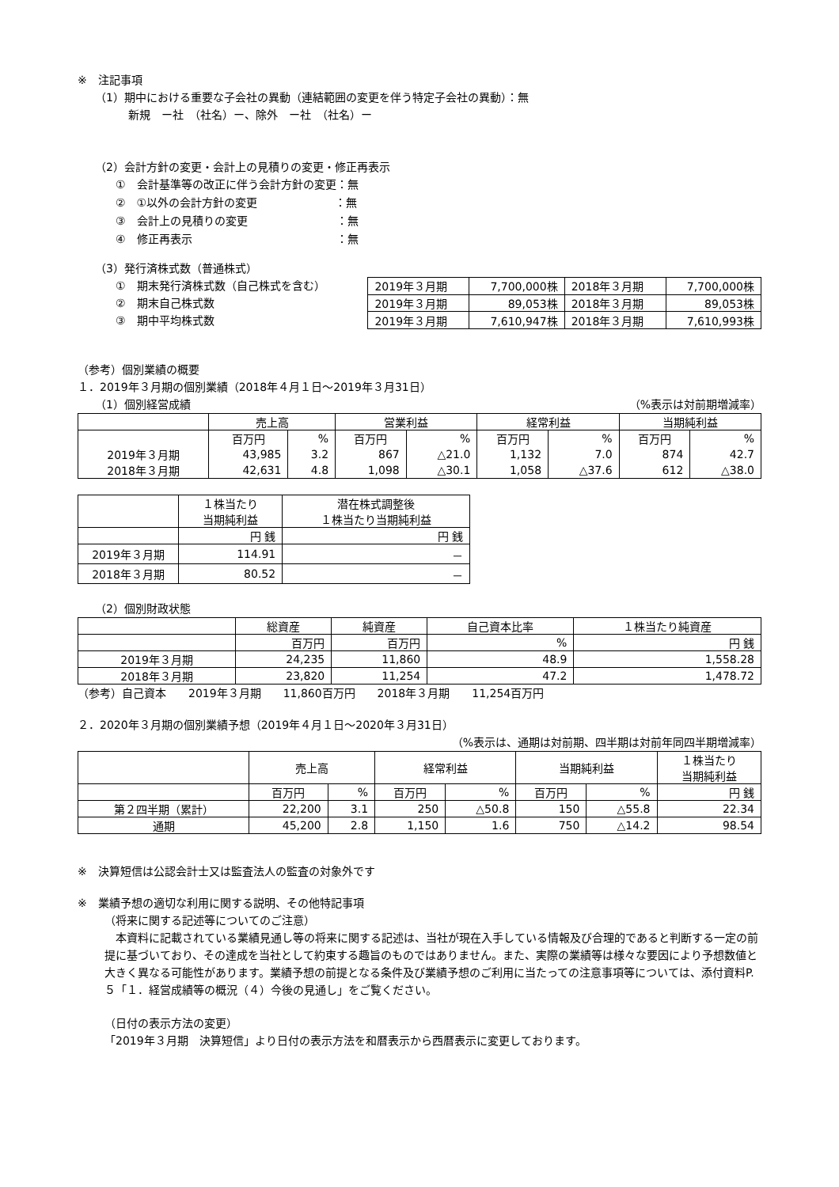※　注記事項
（1）期中における重要な子会社の異動（連結範囲の変更を伴う特定子会社の異動）：無
新規　ー社　（社名）ー、除外　ー社　（社名）ー
（2）会計方針の変更・会計上の見積りの変更・修正再表示
①　会計基準等の改正に伴う会計方針の変更：無
②　①以外の会計方針の変更　　　　　　　：無
③　会計上の見積りの変更　　　　　　　　：無
④　修正再表示　　　　　　　　　　　　　：無
（3）発行済株式数（普通株式）
①　期末発行済株式数（自己株式を含む）
②　期末自己株式数
③　期中平均株式数
| 2019年３月期 | 7,700,000株 | 2018年３月期 | 7,700,000株 |
| 2019年３月期 | 89,053株 | 2018年３月期 | 89,053株 |
| 2019年３月期 | 7,610,947株 | 2018年３月期 | 7,610,993株 |
（参考）個別業績の概要
１．2019年３月期の個別業績（2018年４月１日～2019年３月31日）
（1）個別経営成績 （%表示は対前期増減率）
| | 売上高 | | 営業利益 | | 経常利益 | | 当期純利益 | |
| --- | --- | --- | --- | --- | --- | --- | --- | --- |
| | 百万円 | % | 百万円 | % | 百万円 | % | 百万円 | % |
| 2019年３月期 | 43,985 | 3.2 | 867 | △21.0 | 1,132 | 7.0 | 874 | 42.7 |
| 2018年３月期 | 42,631 | 4.8 | 1,098 | △30.1 | 1,058 | △37.6 | 612 | △38.0 |
| | １株当たり 当期純利益 | 潜在株式調整後 １株当たり当期純利益 |
| --- | --- | --- |
| | 円 銭 | 円 銭 |
| 2019年３月期 | 114.91 | － |
| 2018年３月期 | 80.52 | － |
（2）個別財政状態
| | 総資産 | 純資産 | 自己資本比率 | １株当たり純資産 |
| --- | --- | --- | --- | --- |
| | 百万円 | 百万円 | % | 円 銭 |
| 2019年３月期 | 24,235 | 11,860 | 48.9 | 1,558.28 |
| 2018年３月期 | 23,820 | 11,254 | 47.2 | 1,478.72 |
（参考）自己資本　　2019年３月期　　11,860百万円　　2018年３月期　　11,254百万円
２．2020年３月期の個別業績予想（2019年４月１日～2020年３月31日）
（%表示は、通期は対前期、四半期は対前年同四半期増減率）
| | 売上高 | | 経常利益 | | 当期純利益 | | １株当たり 当期純利益 |
| --- | --- | --- | --- | --- | --- | --- | --- |
| | 百万円 | % | 百万円 | % | 百万円 | % | 円 銭 |
| 第２四半期（累計） | 22,200 | 3.1 | 250 | △50.8 | 150 | △55.8 | 22.34 |
| 通期 | 45,200 | 2.8 | 1,150 | 1.6 | 750 | △14.2 | 98.54 |
※　決算短信は公認会計士又は監査法人の監査の対象外です
※　業績予想の適切な利用に関する説明、その他特記事項
（将来に関する記述等についてのご注意）
　本資料に記載されている業績見通し等の将来に関する記述は、当社が現在入手している情報及び合理的であると判断する一定の前提に基づいており、その達成を当社として約束する趣旨のものではありません。また、実際の業績等は様々な要因により予想数値と大きく異なる可能性があります。業績予想の前提となる条件及び業績予想のご利用に当たっての注意事項等については、添付資料P.５「１．経営成績等の概況（４）今後の見通し」をご覧ください。
（日付の表示方法の変更）
「2019年３月期　決算短信」より日付の表示方法を和暦表示から西暦表示に変更しております。